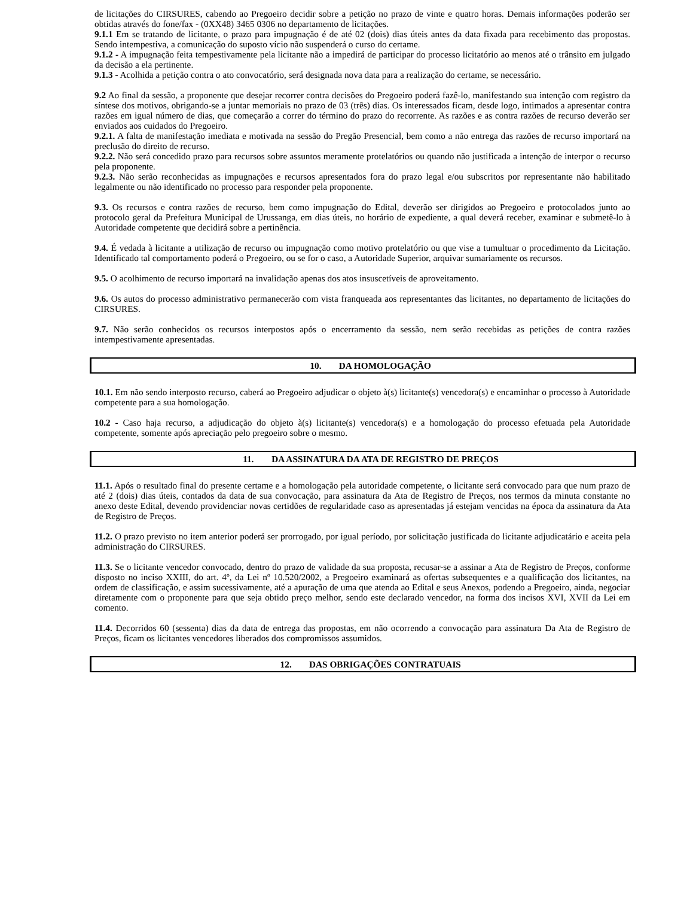de licitações do CIRSURES, cabendo ao Pregoeiro decidir sobre a petição no prazo de vinte e quatro horas. Demais informações poderão ser obtidas através do fone/fax - (0XX48) 3465 0306 no departamento de licitações.
9.1.1 Em se tratando de licitante, o prazo para impugnação é de até 02 (dois) dias úteis antes da data fixada para recebimento das propostas. Sendo intempestiva, a comunicação do suposto vício não suspenderá o curso do certame.
9.1.2 - A impugnação feita tempestivamente pela licitante não a impedirá de participar do processo licitatório ao menos até o trânsito em julgado da decisão a ela pertinente.
9.1.3 - Acolhida a petição contra o ato convocatório, será designada nova data para a realização do certame, se necessário.
9.2 Ao final da sessão, a proponente que desejar recorrer contra decisões do Pregoeiro poderá fazê-lo, manifestando sua intenção com registro da síntese dos motivos, obrigando-se a juntar memoriais no prazo de 03 (três) dias. Os interessados ficam, desde logo, intimados a apresentar contra razões em igual número de dias, que começarão a correr do término do prazo do recorrente. As razões e as contra razões de recurso deverão ser enviados aos cuidados do Pregoeiro.
9.2.1. A falta de manifestação imediata e motivada na sessão do Pregão Presencial, bem como a não entrega das razões de recurso importará na preclusão do direito de recurso.
9.2.2. Não será concedido prazo para recursos sobre assuntos meramente protelatórios ou quando não justificada a intenção de interpor o recurso pela proponente.
9.2.3. Não serão reconhecidas as impugnações e recursos apresentados fora do prazo legal e/ou subscritos por representante não habilitado legalmente ou não identificado no processo para responder pela proponente.
9.3. Os recursos e contra razões de recurso, bem como impugnação do Edital, deverão ser dirigidos ao Pregoeiro e protocolados junto ao protocolo geral da Prefeitura Municipal de Urussanga, em dias úteis, no horário de expediente, a qual deverá receber, examinar e submetê-lo à Autoridade competente que decidirá sobre a pertinência.
9.4. É vedada à licitante a utilização de recurso ou impugnação como motivo protelatório ou que vise a tumultuar o procedimento da Licitação. Identificado tal comportamento poderá o Pregoeiro, ou se for o caso, a Autoridade Superior, arquivar sumariamente os recursos.
9.5. O acolhimento de recurso importará na invalidação apenas dos atos insuscetíveis de aproveitamento.
9.6. Os autos do processo administrativo permanecerão com vista franqueada aos representantes das licitantes, no departamento de licitações do CIRSURES.
9.7. Não serão conhecidos os recursos interpostos após o encerramento da sessão, nem serão recebidas as petições de contra razões intempestivamente apresentadas.
10. DA HOMOLOGAÇÃO
10.1. Em não sendo interposto recurso, caberá ao Pregoeiro adjudicar o objeto à(s) licitante(s) vencedora(s) e encaminhar o processo à Autoridade competente para a sua homologação.
10.2 - Caso haja recurso, a adjudicação do objeto à(s) licitante(s) vencedora(s) e a homologação do processo efetuada pela Autoridade competente, somente após apreciação pelo pregoeiro sobre o mesmo.
11. DA ASSINATURA DA ATA DE REGISTRO DE PREÇOS
11.1. Após o resultado final do presente certame e a homologação pela autoridade competente, o licitante será convocado para que num prazo de até 2 (dois) dias úteis, contados da data de sua convocação, para assinatura da Ata de Registro de Preços, nos termos da minuta constante no anexo deste Edital, devendo providenciar novas certidões de regularidade caso as apresentadas já estejam vencidas na época da assinatura da Ata de Registro de Preços.
11.2. O prazo previsto no item anterior poderá ser prorrogado, por igual período, por solicitação justificada do licitante adjudicatário e aceita pela administração do CIRSURES.
11.3. Se o licitante vencedor convocado, dentro do prazo de validade da sua proposta, recusar-se a assinar a Ata de Registro de Preços, conforme disposto no inciso XXIII, do art. 4º, da Lei nº 10.520/2002, a Pregoeiro examinará as ofertas subsequentes e a qualificação dos licitantes, na ordem de classificação, e assim sucessivamente, até a apuração de uma que atenda ao Edital e seus Anexos, podendo a Pregoeiro, ainda, negociar diretamente com o proponente para que seja obtido preço melhor, sendo este declarado vencedor, na forma dos incisos XVI, XVII da Lei em comento.
11.4. Decorridos 60 (sessenta) dias da data de entrega das propostas, em não ocorrendo a convocação para assinatura Da Ata de Registro de Preços, ficam os licitantes vencedores liberados dos compromissos assumidos.
12. DAS OBRIGAÇÕES CONTRATUAIS